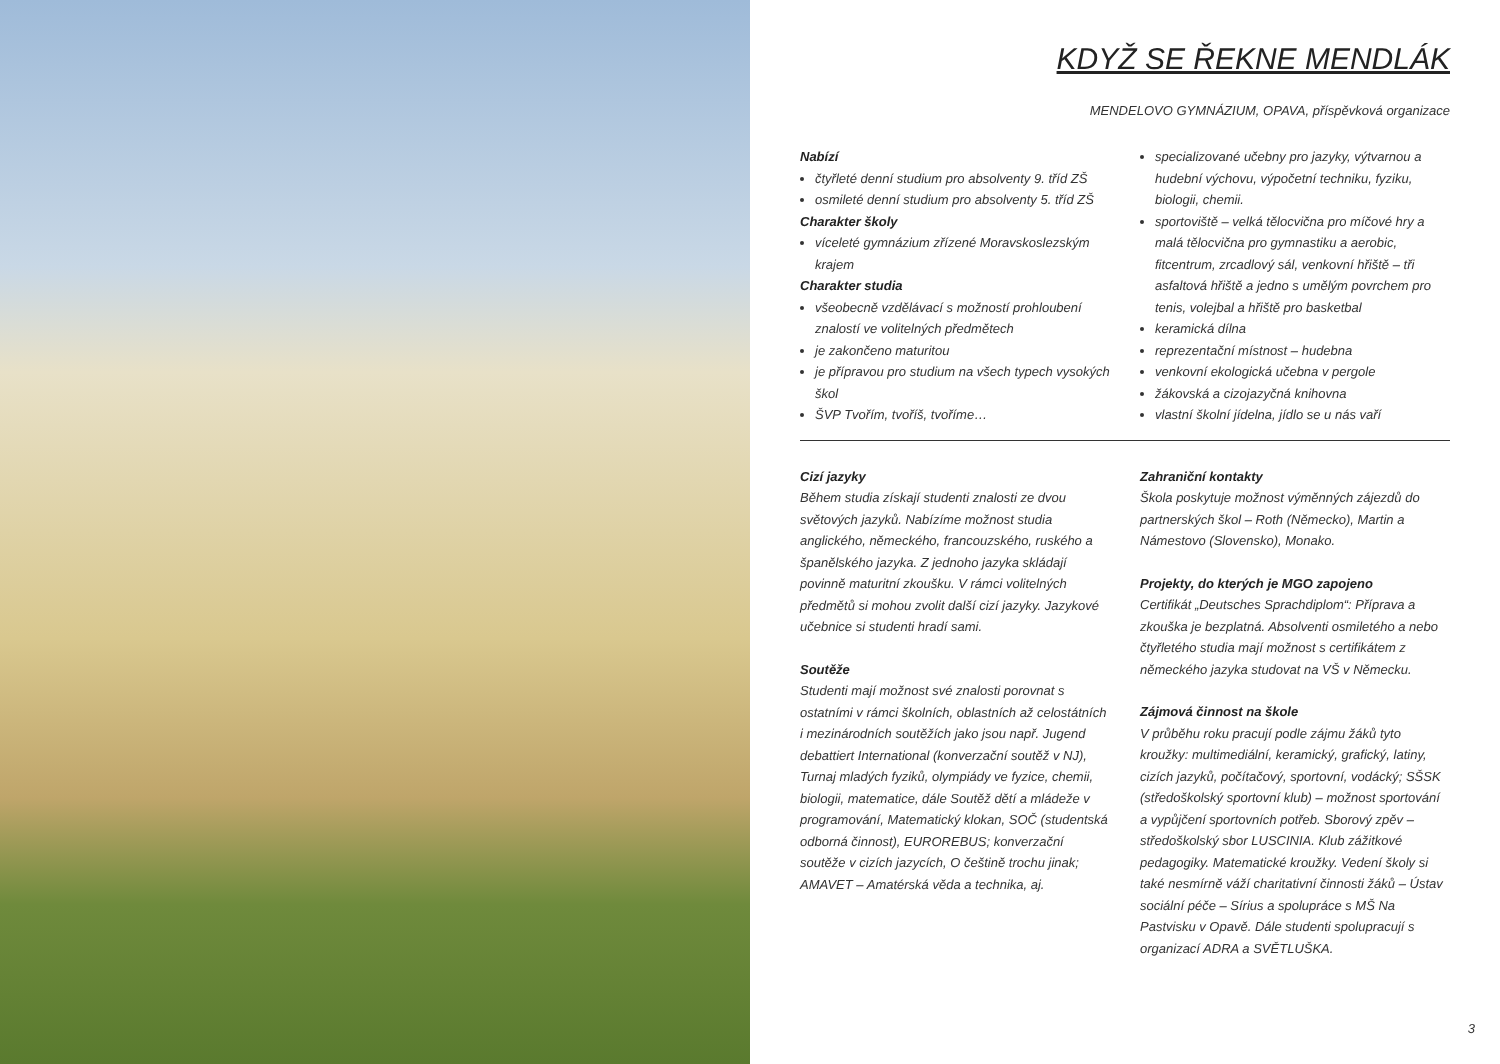KDYŽ SE ŘEKNE MENDLÁK
MENDELOVO GYMNÁZIUM, OPAVA, příspěvková organizace
Nabízí
čtyřleté denní studium pro absolventy 9. tříd ZŠ
osmileté denní studium pro absolventy 5. tříd ZŠ
Charakter školy
víceleté gymnázium zřízené Moravskoslezským krajem
Charakter studia
všeobecně vzdělávací s možností prohloubení znalostí ve volitelných předmětech
je zakončeno maturitou
je přípravou pro studium na všech typech vysokých škol
ŠVP Tvořím, tvoříš, tvoříme…
specializované učebny pro jazyky, výtvarnou a hudební výchovu, výpočetní techniku, fyziku, biologii, chemii.
sportoviště – velká tělocvična pro míčové hry a malá tělocvična pro gymnastiku a aerobic, fitcentrum, zrcadlový sál, venkovní hřiště – tři asfaltová hřiště a jedno s umělým povrchem pro tenis, volejbal a hřiště pro basketbal
keramická dílna
reprezentační místnost – hudebna
venkovní ekologická učebna v pergole
žákovská a cizojazyčná knihovna
vlastní školní jídelna, jídlo se u nás vaří
Cizí jazyky
Během studia získají studenti znalosti ze dvou světových jazyků. Nabízíme možnost studia anglického, německého, francouzského, ruského a španělského jazyka. Z jednoho jazyka skládají povinně maturitní zkoušku. V rámci volitelných předmětů si mohou zvolit další cizí jazyky. Jazykové učebnice si studenti hradí sami.
Soutěže
Studenti mají možnost své znalosti porovnat s ostatními v rámci školních, oblastních až celostátních i mezinárodních soutěžích jako jsou např. Jugend debattiert International (konverzační soutěž v NJ), Turnaj mladých fyziků, olympiády ve fyzice, chemii, biologii, matematice, dále Soutěž dětí a mládeže v programování, Matematický klokan, SOČ (studentská odborná činnost), EUROREBUS; konverzační soutěže v cizích jazycích, O češtině trochu jinak; AMAVET – Amatérská věda a technika, aj.
Zahraniční kontakty
Škola poskytuje možnost výměnných zájezdů do partnerských škol – Roth (Německo), Martin a Námestovo (Slovensko), Monako.
Projekty, do kterých je MGO zapojeno
Certifikát „Deutsches Sprachdiplom“: Příprava a zkouška je bezplatná. Absolventi osmiletého a nebo čtyřletého studia mají možnost s certifikátem z německého jazyka studovat na VŠ v Německu.
Zájmová činnost na škole
V průběhu roku pracují podle zájmu žáků tyto kroužky: multimediální, keramický, grafický, latiny, cizích jazyků, počítačový, sportovní, vodácký; SŠSK (středoškolský sportovní klub) – možnost sportování a vypůjčení sportovních potřeb. Sborový zpěv – středoškolský sbor LUSCINIA. Klub zážitkové pedagogiky. Matematické kroužky. Vedení školy si také nesmírně váží charitativní činnosti žáků – Ústav sociální péče – Sírius a spolupráce s MŠ Na Pastvisku v Opavě. Dále studenti spolupracují s organizací ADRA a SVĚTLUŠKA.
3